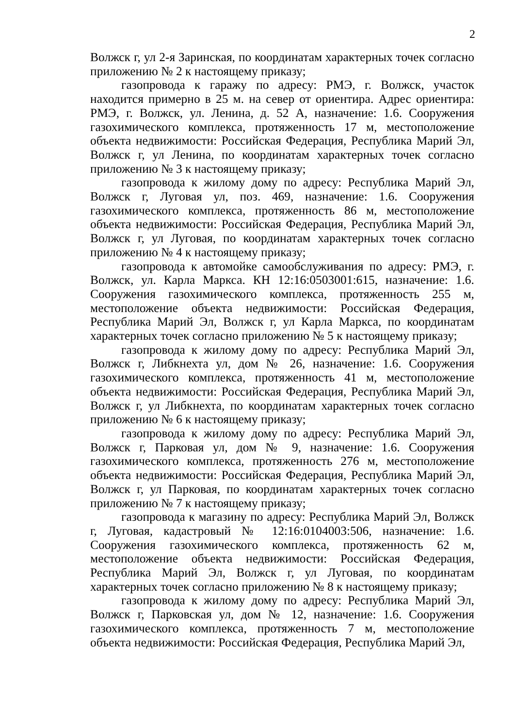2
Волжск г, ул 2-я Заринская, по координатам характерных точек согласно приложению № 2 к настоящему приказу;
газопровода к гаражу по адресу: РМЭ, г. Волжск, участок находится примерно в 25 м. на север от ориентира. Адрес ориентира: РМЭ, г. Волжск, ул. Ленина, д. 52 А, назначение: 1.6. Сооружения газохимического комплекса, протяженность 17 м, местоположение объекта недвижимости: Российская Федерация, Республика Марий Эл, Волжск г, ул Ленина, по координатам характерных точек согласно приложению № 3 к настоящему приказу;
газопровода к жилому дому по адресу: Республика Марий Эл, Волжск г, Луговая ул, поз. 469, назначение: 1.6. Сооружения газохимического комплекса, протяженность 86 м, местоположение объекта недвижимости: Российская Федерация, Республика Марий Эл, Волжск г, ул Луговая, по координатам характерных точек согласно приложению № 4 к настоящему приказу;
газопровода к автомойке самообслуживания по адресу: РМЭ, г. Волжск, ул. Карла Маркса. КН 12:16:0503001:615, назначение: 1.6. Сооружения газохимического комплекса, протяженность 255 м, местоположение объекта недвижимости: Российская Федерация, Республика Марий Эл, Волжск г, ул Карла Маркса, по координатам характерных точек согласно приложению № 5 к настоящему приказу;
газопровода к жилому дому по адресу: Республика Марий Эл, Волжск г, Либкнехта ул, дом № 26, назначение: 1.6. Сооружения газохимического комплекса, протяженность 41 м, местоположение объекта недвижимости: Российская Федерация, Республика Марий Эл, Волжск г, ул Либкнехта, по координатам характерных точек согласно приложению № 6 к настоящему приказу;
газопровода к жилому дому по адресу: Республика Марий Эл, Волжск г, Парковая ул, дом № 9, назначение: 1.6. Сооружения газохимического комплекса, протяженность 276 м, местоположение объекта недвижимости: Российская Федерация, Республика Марий Эл, Волжск г, ул Парковая, по координатам характерных точек согласно приложению № 7 к настоящему приказу;
газопровода к магазину по адресу: Республика Марий Эл, Волжск г, Луговая, кадастровый № 12:16:0104003:506, назначение: 1.6. Сооружения газохимического комплекса, протяженность 62 м, местоположение объекта недвижимости: Российская Федерация, Республика Марий Эл, Волжск г, ул Луговая, по координатам характерных точек согласно приложению № 8 к настоящему приказу;
газопровода к жилому дому по адресу: Республика Марий Эл, Волжск г, Парковская ул, дом № 12, назначение: 1.6. Сооружения газохимического комплекса, протяженность 7 м, местоположение объекта недвижимости: Российская Федерация, Республика Марий Эл,